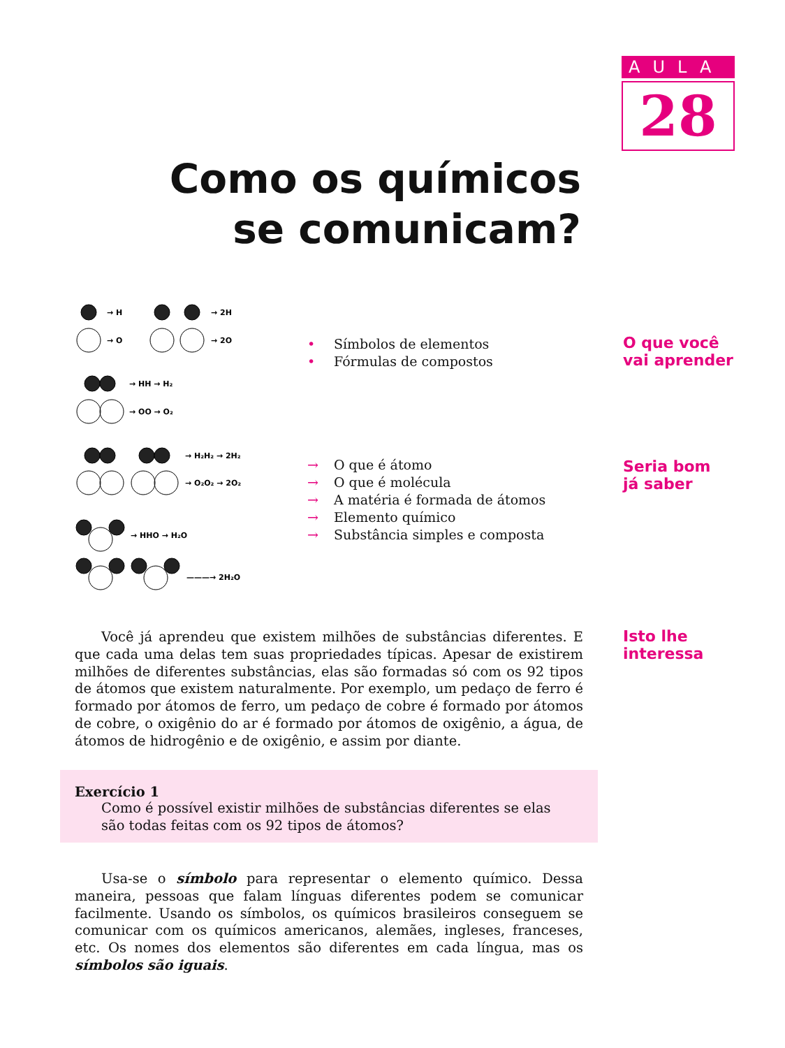AULA
28
Como os químicos se comunicam?
→ H
→ 2H
→ O
→ 2O
→ HH → H₂
→ OO → O₂
→ H₂H₂ → 2H₂
→ O₂O₂ → 2O₂
→ HHO → H₂O
———→ 2H₂O
• Símbolos de elementos
• Fórmulas de compostos
O que você
vai aprender
→ O que é átomo
→ O que é molécula
→ A matéria é formada de átomos
→ Elemento químico
→ Substância simples e composta
Seria bom
já saber
Isto lhe
interessa
Você já aprendeu que existem milhões de substâncias diferentes. E que cada uma delas tem suas propriedades típicas. Apesar de existirem milhões de diferentes substâncias, elas são formadas só com os 92 tipos de átomos que existem naturalmente. Por exemplo, um pedaço de ferro é formado por átomos de ferro, um pedaço de cobre é formado por átomos de cobre, o oxigênio do ar é formado por átomos de oxigênio, a água, de átomos de hidrogênio e de oxigênio, e assim por diante.
Exercício 1
Como é possível existir milhões de substâncias diferentes se elas são todas feitas com os 92 tipos de átomos?
Usa-se o símbolo para representar o elemento químico. Dessa maneira, pessoas que falam línguas diferentes podem se comunicar facilmente. Usando os símbolos, os químicos brasileiros conseguem se comunicar com os químicos americanos, alemães, ingleses, franceses, etc. Os nomes dos elementos são diferentes em cada língua, mas os símbolos são iguais.